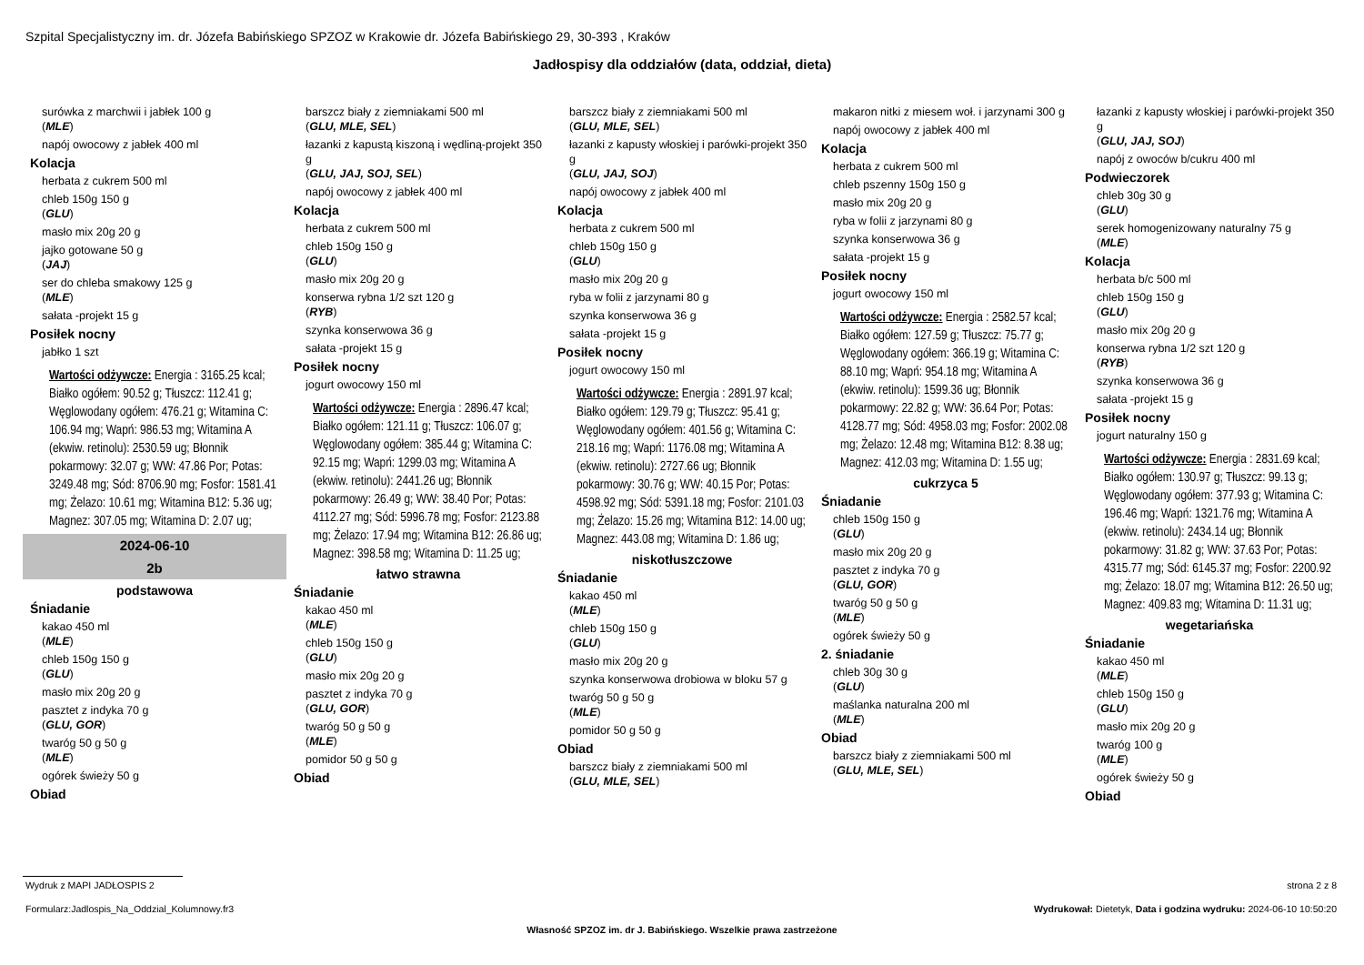Szpital Specjalistyczny im. dr. Józefa Babińskiego SPZOZ w Krakowie dr. Józefa Babińskiego 29, 30-393 , Kraków
Jadłospisy dla oddziałów (data, oddział, dieta)
surówka z marchwii i jabłek 100 g
(MLE)
napój owocowy z jabłek 400 ml
Kolacja
herbata z cukrem 500 ml
chleb 150g 150 g
(GLU)
masło mix 20g 20 g
jajko gotowane 50 g
(JAJ)
ser do chleba smakowy 125 g
(MLE)
sałata -projekt 15 g
Posiłek nocny
jabłko 1 szt
Wartości odżywcze: Energia : 3165.25 kcal; Białko ogółem: 90.52 g; Tłuszcz: 112.41 g; Węglowodany ogółem: 476.21 g; Witamina C: 106.94 mg; Wapń: 986.53 mg; Witamina A (ekwiw. retinolu): 2530.59 ug; Błonnik pokarmowy: 32.07 g; WW: 47.86 Por; Potas: 3249.48 mg; Sód: 8706.90 mg; Fosfor: 1581.41 mg; Żelazo: 10.61 mg; Witamina B12: 5.36 ug; Magnez: 307.05 mg; Witamina D: 2.07 ug;
2024-06-10
2b
podstawowa
Śniadanie
kakao 450 ml
(MLE)
chleb 150g 150 g
(GLU)
masło mix 20g 20 g
pasztet z indyka 70 g
(GLU, GOR)
twaróg 50 g 50 g
(MLE)
ogórek świeży 50 g
Obiad
barszcz biały z ziemniakami 500 ml
(GLU, MLE, SEL)
łazanki z kapustą kiszoną i wędliną-projekt 350 g
(GLU, JAJ, SOJ, SEL)
napój owocowy z jabłek 400 ml
Kolacja
herbata z cukrem 500 ml
chleb 150g 150 g
(GLU)
masło mix 20g 20 g
konserwa rybna 1/2 szt 120 g
(RYB)
szynka konserwowa 36 g
sałata -projekt 15 g
Posiłek nocny
jogurt owocowy 150 ml
Wartości odżywcze: Energia : 2896.47 kcal; Białko ogółem: 121.11 g; Tłuszcz: 106.07 g; Węglowodany ogółem: 385.44 g; Witamina C: 92.15 mg; Wapń: 1299.03 mg; Witamina A (ekwiw. retinolu): 2441.26 ug; Błonnik pokarmowy: 26.49 g; WW: 38.40 Por; Potas: 4112.27 mg; Sód: 5996.78 mg; Fosfor: 2123.88 mg; Żelazo: 17.94 mg; Witamina B12: 26.86 ug; Magnez: 398.58 mg; Witamina D: 11.25 ug;
łatwo strawna
Śniadanie
kakao 450 ml
(MLE)
chleb 150g 150 g
(GLU)
masło mix 20g 20 g
pasztet z indyka 70 g
(GLU, GOR)
twaróg 50 g 50 g
(MLE)
pomidor 50 g 50 g
Obiad
barszcz biały z ziemniakami 500 ml
(GLU, MLE, SEL)
łazanki z kapusty włoskiej i parówki-projekt 350 g
(GLU, JAJ, SOJ)
napój owocowy z jabłek 400 ml
Kolacja
herbata z cukrem 500 ml
chleb 150g 150 g
(GLU)
masło mix 20g 20 g
ryba w folii z jarzynami 80 g
szynka konserwowa 36 g
sałata -projekt 15 g
Posiłek nocny
jogurt owocowy 150 ml
Wartości odżywcze: Energia : 2891.97 kcal; Białko ogółem: 129.79 g; Tłuszcz: 95.41 g; Węglowodany ogółem: 401.56 g; Witamina C: 218.16 mg; Wapń: 1176.08 mg; Witamina A (ekwiw. retinolu): 2727.66 ug; Błonnik pokarmowy: 30.76 g; WW: 40.15 Por; Potas: 4598.92 mg; Sód: 5391.18 mg; Fosfor: 2101.03 mg; Żelazo: 15.26 mg; Witamina B12: 14.00 ug; Magnez: 443.08 mg; Witamina D: 1.86 ug;
niskotłuszczowe
Śniadanie
kakao 450 ml
(MLE)
chleb 150g 150 g
(GLU)
masło mix 20g 20 g
szynka konserwowa drobiowa w bloku 57 g
twaróg 50 g 50 g
(MLE)
pomidor 50 g 50 g
Obiad
barszcz biały z ziemniakami 500 ml
(GLU, MLE, SEL)
makaron nitki z miesem woł. i jarzynami 300 g
napój owocowy z jabłek 400 ml
Kolacja
herbata z cukrem 500 ml
chleb pszenny 150g 150 g
masło mix 20g 20 g
ryba w folii z jarzynami 80 g
szynka konserwowa 36 g
sałata -projekt 15 g
Posiłek nocny
jogurt owocowy 150 ml
Wartości odżywcze: Energia : 2582.57 kcal; Białko ogółem: 127.59 g; Tłuszcz: 75.77 g; Węglowodany ogółem: 366.19 g; Witamina C: 88.10 mg; Wapń: 954.18 mg; Witamina A (ekwiw. retinolu): 1599.36 ug; Błonnik pokarmowy: 22.82 g; WW: 36.64 Por; Potas: 4128.77 mg; Sód: 4958.03 mg; Fosfor: 2002.08 mg; Żelazo: 12.48 mg; Witamina B12: 8.38 ug; Magnez: 412.03 mg; Witamina D: 1.55 ug;
cukrzyca 5
Śniadanie
chleb 150g 150 g
(GLU)
masło mix 20g 20 g
pasztet z indyka 70 g
(GLU, GOR)
twaróg 50 g 50 g
(MLE)
ogórek świeży 50 g
2. śniadanie
chleb 30g 30 g
(GLU)
maślanka naturalna 200 ml
(MLE)
Obiad
barszcz biały z ziemniakami 500 ml
(GLU, MLE, SEL)
łazanki z kapusty włoskiej i parówki-projekt 350 g
(GLU, JAJ, SOJ)
napój z owoców b/cukru 400 ml
Podwieczorek
chleb 30g 30 g
(GLU)
serek homogenizowany naturalny 75 g
(MLE)
Kolacja
herbata b/c 500 ml
chleb 150g 150 g
(GLU)
masło mix 20g 20 g
konserwa rybna 1/2 szt 120 g
(RYB)
szynka konserwowa 36 g
sałata -projekt 15 g
Posiłek nocny
jogurt naturalny 150 g
Wartości odżywcze: Energia : 2831.69 kcal; Białko ogółem: 130.97 g; Tłuszcz: 99.13 g; Węglowodany ogółem: 377.93 g; Witamina C: 196.46 mg; Wapń: 1321.76 mg; Witamina A (ekwiw. retinolu): 2434.14 ug; Błonnik pokarmowy: 31.82 g; WW: 37.63 Por; Potas: 4315.77 mg; Sód: 6145.37 mg; Fosfor: 2200.92 mg; Żelazo: 18.07 mg; Witamina B12: 26.50 ug; Magnez: 409.83 mg; Witamina D: 11.31 ug;
wegetariańska
Śniadanie
kakao 450 ml
(MLE)
chleb 150g 150 g
(GLU)
masło mix 20g 20 g
twaróg 100 g
(MLE)
ogórek świeży 50 g
Obiad
Wydruk z MAPI JADŁOSPIS 2 strona 2 z 8
Formularz:Jadlospis_Na_Oddzial_Kolumnowy.fr3
Wydrukował: Dietetyk, Data i godzina wydruku: 2024-06-10 10:50:20
Własność SPZOZ im. dr J. Babińskiego. Wszelkie prawa zastrzeżone